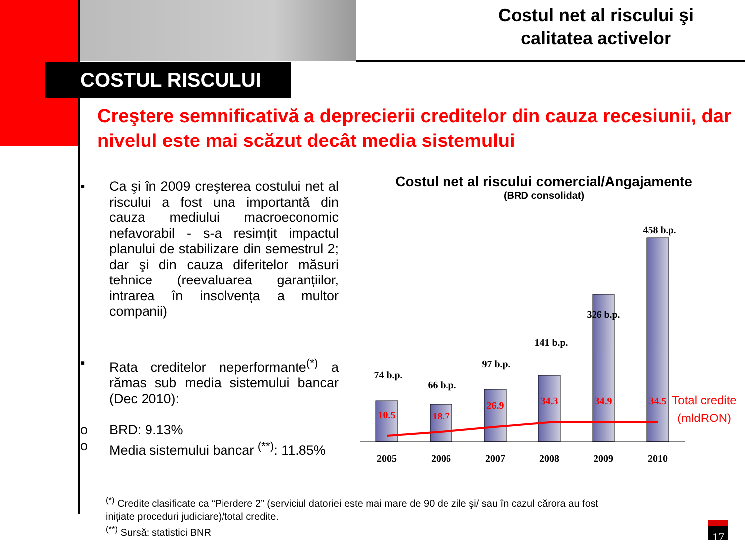Costul net al riscului şi
calitatea activelor
COSTUL RISCULUI
Creştere semnificativă a deprecierii creditelor din cauza recesiunii, dar nivelul este mai scăzut decât media sistemului
▪ Ca şi în 2009 creşterea costului net al riscului a fost una importantă din cauza mediului macroeconomic nefavorabil - s-a resimțit impactul planului de stabilizare din semestrul 2; dar şi din cauza diferitelor măsuri tehnice (reevaluarea garanțiilor, intrarea în insolvența a multor companii)
▪ Rata creditelor neperformante<sup>(*)</sup> a rămas sub media sistemului bancar (Dec 2010):
o BRD: 9.13%
o Media sistemului bancar <sup>(**)</sup>: 11.85%
Costul net al riscului comercial/Angajamente
(BRD consolidat)
74 b.p.
66 b.p.
97 b.p.
141 b.p.
326 b.p.
458 b.p.
2005
2006
2007
2008
2009
2010
10.5
18.7
26.9
34.3
34.9
34.5
Total credite
(mldRON)
<sup>(*)</sup> Credite clasificate ca “Pierdere 2” (serviciul datoriei este mai mare de 90 de zile şi/ sau în cazul cărora au fost inițiate proceduri judiciare)/total credite.
<sup>(**)</sup> Sursă: statistici BNR
17